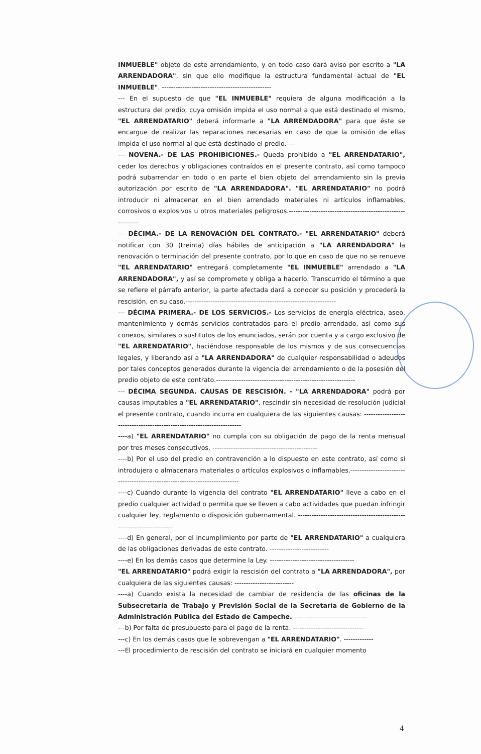INMUEBLE" objeto de este arrendamiento, y en todo caso dará aviso por escrito a "LA ARRENDADORA", sin que ello modifique la estructura fundamental actual de "EL INMUEBLE". ------------------------------------------------
--- En el supuesto de que "EL INMUEBLE" requiera de alguna modificación a la estructura del predio, cuya omisión impida el uso normal a que está destinado el mismo, "EL ARRENDATARIO" deberá informarle a "LA ARRENDADORA" para que éste se encargue de realizar las reparaciones necesarias en caso de que la omisión de ellas impida el uso normal al que está destinado el predio.----
--- NOVENA.- DE LAS PROHIBICIONES.- Queda prohibido a "EL ARRENDATARIO", ceder los derechos y obligaciones contraídos en el presente contrato, así como tampoco podrá subarrendar en todo o en parte el bien objeto del arrendamiento sin la previa autorización por escrito de "LA ARRENDADORA". "EL ARRENDATARIO" no podrá introducir ni almacenar en el bien arrendado materiales ni artículos inflamables, corrosivos o explosivos u otros materiales peligrosos.------------------------------------------------------------
--- DÉCIMA.- DE LA RENOVACIÓN DEL CONTRATO.- "EL ARRENDATARIO" deberá notificar con 30 (treinta) días hábiles de anticipación a "LA ARRENDADORA" la renovación o terminación del presente contrato, por lo que en caso de que no se renueve "EL ARRENDATARIO" entregará completamente "EL INMUEBLE" arrendado a "LA ARRENDADORA", y así se compromete y obliga a hacerlo. Transcurrido el término a que se refiere el párrafo anterior, la parte afectada dará a conocer su posición y procederá la rescisión, en su caso.------------------------------------------------------------------
--- DÉCIMA PRIMERA.- DE LOS SERVICIOS.- Los servicios de energía eléctrica, aseo, mantenimiento y demás servicios contratados para el predio arrendado, así como sus conexos, similares o sustitutos de los enunciados, serán por cuenta y a cargo exclusivo de "EL ARRENDATARIO", haciéndose responsable de los mismos y de sus consecuencias legales, y liberando así a "LA ARRENDADORA" de cualquier responsabilidad o adeudos por tales conceptos generados durante la vigencia del arrendamiento o de la posesión del predio objeto de este contrato.-------------------------------------------------------------
--- DÉCIMA SEGUNDA. CAUSAS DE RESCISIÓN. - "LA ARRENDADORA" podrá por causas imputables a "EL ARRENDATARIO", rescindir sin necesidad de resolución judicial el presente contrato, cuando incurra en cualquiera de las siguientes causas: ------------------------------------------------------------------------
----a) "EL ARRENDATARIO" no cumpla con su obligación de pago de la renta mensual por tres meses consecutivos. ----------------------------------------------
----b) Por el uso del predio en contravención a lo dispuesto en este contrato, así como si introdujera o almacenara materiales o artículos explosivos o inflamables.-----------------------------------------------------------------------------
----c) Cuando durante la vigencia del contrato "EL ARRENDATARIO" lleve a cabo en el predio cualquier actividad o permita que se lleven a cabo actividades que puedan infringir cualquier ley, reglamento o disposición gubernamental. -----------------------------------------------------------------------
----d) En general, por el incumplimiento por parte de "EL ARRENDATARIO" a cualquiera de las obligaciones derivadas de este contrato. --------------------------
----e) En los demás casos que determine la Ley. -------------------------------------
"EL ARRENDATARIO" podrá exigir la rescisión del contrato a "LA ARRENDADORA", por cualquiera de las siguientes causas: --------------------------
----a) Cuando exista la necesidad de cambiar de residencia de las oficinas de la Subsecretaría de Trabajo y Previsión Social de la Secretaría de Gobierno de la Administración Pública del Estado de Campeche. --------------------------------
---b) Por falta de presupuesto para el pago de la renta. -------------------------------
---c) En los demás casos que le sobrevengan a "EL ARRENDATARIO". -------------
---El procedimiento de rescisión del contrato se iniciará en cualquier momento
4